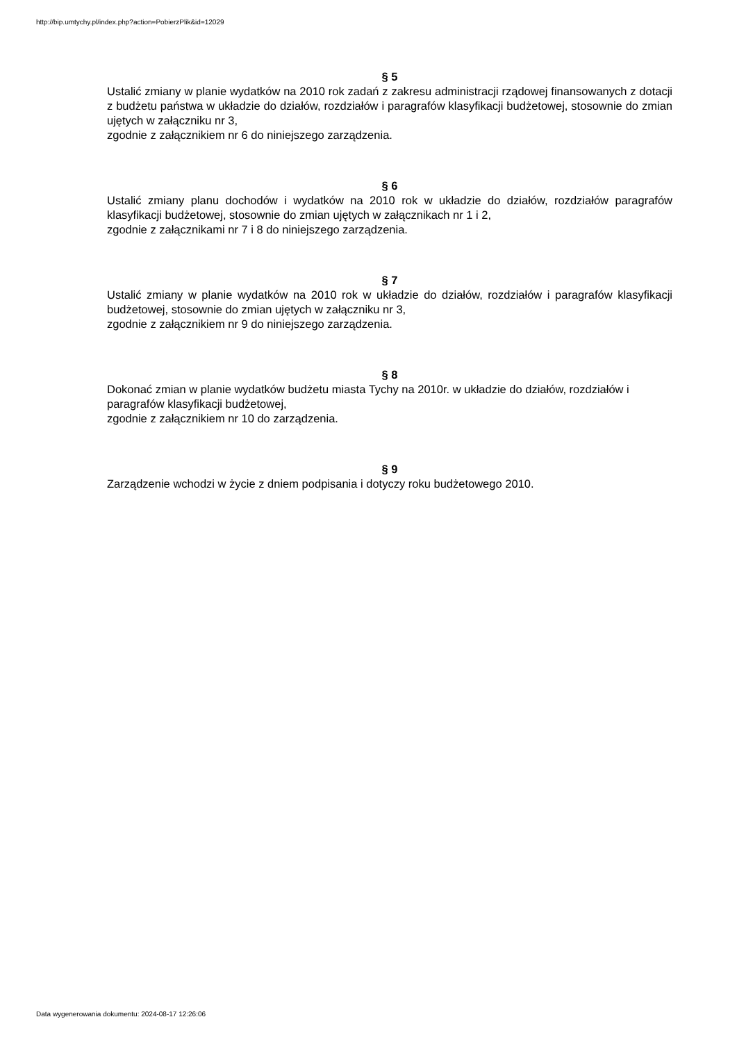http://bip.umtychy.pl/index.php?action=PobierzPlik&id=12029
§ 5
Ustalić zmiany w planie wydatków na 2010 rok zadań z zakresu administracji rządowej finansowanych z dotacji z budżetu państwa w układzie do działów, rozdziałów i paragrafów klasyfikacji budżetowej, stosownie do zmian ujętych w załączniku nr 3,
zgodnie z załącznikiem nr 6 do niniejszego zarządzenia.
§ 6
Ustalić zmiany planu dochodów i wydatków na 2010 rok w układzie do działów, rozdziałów paragrafów klasyfikacji budżetowej, stosownie do zmian ujętych w załącznikach nr 1 i 2,
zgodnie z załącznikami nr 7 i 8 do niniejszego zarządzenia.
§ 7
Ustalić zmiany w planie wydatków na 2010 rok w układzie do działów, rozdziałów i paragrafów klasyfikacji budżetowej, stosownie do zmian ujętych w załączniku nr 3,
zgodnie z załącznikiem nr 9 do niniejszego zarządzenia.
§ 8
Dokonać zmian w planie wydatków budżetu miasta Tychy na 2010r. w układzie do działów, rozdziałów i paragrafów klasyfikacji budżetowej,
zgodnie z załącznikiem nr 10 do zarządzenia.
§ 9
Zarządzenie wchodzi w życie z dniem podpisania i dotyczy roku budżetowego 2010.
Data wygenerowania dokumentu: 2024-08-17 12:26:06